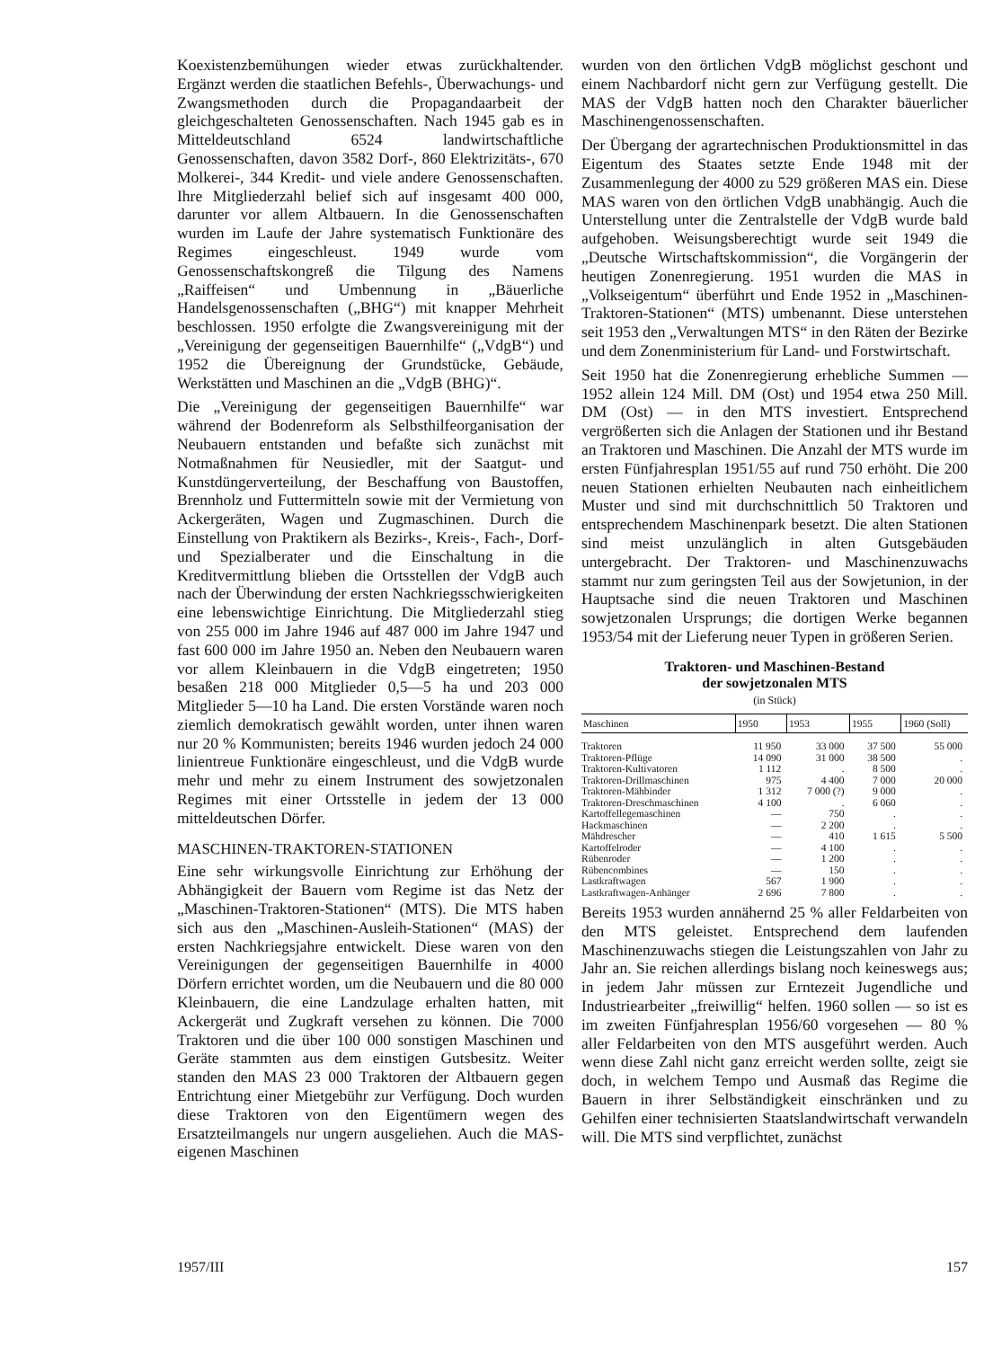Koexistenzbemühungen wieder etwas zurückhaltender. Ergänzt werden die staatlichen Befehls-, Überwachungs- und Zwangsmethoden durch die Propagandaarbeit der gleichgeschalteten Genossenschaften. Nach 1945 gab es in Mitteldeutschland 6524 landwirtschaftliche Genossenschaften, davon 3582 Dorf-, 860 Elektrizitäts-, 670 Molkerei-, 344 Kredit- und viele andere Genossenschaften. Ihre Mitgliederzahl belief sich auf insgesamt 400 000, darunter vor allem Altbauern. In die Genossenschaften wurden im Laufe der Jahre systematisch Funktionäre des Regimes eingeschleust. 1949 wurde vom Genossenschaftskongreß die Tilgung des Namens „Raiffeisen“ und Umbennung in „Bäuerliche Handelsgenossenschaften („BHG“) mit knapper Mehrheit beschlossen. 1950 erfolgte die Zwangsvereinigung mit der „Vereinigung der gegenseitigen Bauernhilfe“ („VdgB“) und 1952 die Übereignung der Grundstücke, Gebäude, Werkstätten und Maschinen an die „VdgB (BHG)“.
Die „Vereinigung der gegenseitigen Bauernhilfe“ war während der Bodenreform als Selbsthilfeorganisation der Neubauern entstanden und befaßte sich zunächst mit Notmaßnahmen für Neusiedler, mit der Saatgut- und Kunstdüngerverteilung, der Beschaffung von Baustoffen, Brennholz und Futtermitteln sowie mit der Vermietung von Ackergeräten, Wagen und Zugmaschinen. Durch die Einstellung von Praktikern als Bezirks-, Kreis-, Fach-, Dorf- und Spezialberater und die Einschaltung in die Kreditvermittlung blieben die Ortsstellen der VdgB auch nach der Überwindung der ersten Nachkriegsschwierigkeiten eine lebenswichtige Einrichtung. Die Mitgliederzahl stieg von 255 000 im Jahre 1946 auf 487 000 im Jahre 1947 und fast 600 000 im Jahre 1950 an. Neben den Neubauern waren vor allem Kleinbauern in die VdgB eingetreten; 1950 besaßen 218 000 Mitglieder 0,5—5 ha und 203 000 Mitglieder 5—10 ha Land. Die ersten Vorstände waren noch ziemlich demokratisch gewählt worden, unter ihnen waren nur 20 % Kommunisten; bereits 1946 wurden jedoch 24 000 linientreue Funktionäre eingeschleust, und die VdgB wurde mehr und mehr zu einem Instrument des sowjetzonalen Regimes mit einer Ortsstelle in jedem der 13 000 mitteldeutschen Dörfer.
MASCHINEN-TRAKTOREN-STATIONEN
Eine sehr wirkungsvolle Einrichtung zur Erhöhung der Abhängigkeit der Bauern vom Regime ist das Netz der „Maschinen-Traktoren-Stationen“ (MTS). Die MTS haben sich aus den „Maschinen-Ausleih-Stationen“ (MAS) der ersten Nachkriegsjahre entwickelt. Diese waren von den Vereinigungen der gegenseitigen Bauernhilfe in 4000 Dörfern errichtet worden, um die Neubauern und die 80 000 Kleinbauern, die eine Landzulage erhalten hatten, mit Ackergerät und Zugkraft versehen zu können. Die 7000 Traktoren und die über 100 000 sonstigen Maschinen und Geräte stammten aus dem einstigen Gutsbesitz. Weiter standen den MAS 23 000 Traktoren der Altbauern gegen Entrichtung einer Mietgebühr zur Verfügung. Doch wurden diese Traktoren von den Eigentümern wegen des Ersatzteilmangels nur ungern ausgeliehen. Auch die MAS-eigenen Maschinen
wurden von den örtlichen VdgB möglichst geschont und einem Nachbardorf nicht gern zur Verfügung gestellt. Die MAS der VdgB hatten noch den Charakter bäuerlicher Maschinengenossenschaften.
Der Übergang der agrartechnischen Produktionsmittel in das Eigentum des Staates setzte Ende 1948 mit der Zusammenlegung der 4000 zu 529 größeren MAS ein. Diese MAS waren von den örtlichen VdgB unabhängig. Auch die Unterstellung unter die Zentralstelle der VdgB wurde bald aufgehoben. Weisungsberechtigt wurde seit 1949 die „Deutsche Wirtschaftskommission“, die Vorgängerin der heutigen Zonenregierung. 1951 wurden die MAS in „Volkseigentum“ überführt und Ende 1952 in „Maschinen-Traktoren-Stationen“ (MTS) umbenannt. Diese unterstehen seit 1953 den „Verwaltungen MTS“ in den Räten der Bezirke und dem Zonenministerium für Land- und Forstwirtschaft.
Seit 1950 hat die Zonenregierung erhebliche Summen — 1952 allein 124 Mill. DM (Ost) und 1954 etwa 250 Mill. DM (Ost) — in den MTS investiert. Entsprechend vergrößerten sich die Anlagen der Stationen und ihr Bestand an Traktoren und Maschinen. Die Anzahl der MTS wurde im ersten Fünfjahresplan 1951/55 auf rund 750 erhöht. Die 200 neuen Stationen erhielten Neubauten nach einheitlichem Muster und sind mit durchschnittlich 50 Traktoren und entsprechendem Maschinenpark besetzt. Die alten Stationen sind meist unzulänglich in alten Gutsgebäuden untergebracht. Der Traktoren- und Maschinenzuwachs stammt nur zum geringsten Teil aus der Sowjetunion, in der Hauptsache sind die neuen Traktoren und Maschinen sowjetzonalen Ursprungs; die dortigen Werke begannen 1953/54 mit der Lieferung neuer Typen in größeren Serien.
Traktoren- und Maschinen-Bestand
der sowjetzonalen MTS
(in Stück)
| Maschinen | 1950 | 1953 | 1955 | 1960 (Soll) |
| --- | --- | --- | --- | --- |
| Traktoren | 11 950 | 33 000 | 37 500 | 55 000 |
| Traktoren-Pflüge | 14 090 | 31 000 | 38 500 | . |
| Traktoren-Kultivatoren | 1 112 | . | 8 500 | . |
| Traktoren-Drillmaschinen | 975 | 4 400 | 7 000 | 20 000 |
| Traktoren-Mähbinder | 1 312 | 7 000 (?) | 9 000 | . |
| Traktoren-Dreschmaschinen | 4 100 | . | 6 060 | . |
| Kartoffellegemaschinen | — | 750 | . | . |
| Hackmaschinen | — | 2 200 | . | . |
| Mähdrescher | — | 410 | 1 615 | 5 500 |
| Kartoffelroder | — | 4 100 | . | . |
| Rübenroder | — | 1 200 | . | . |
| Rübencombines | — | 150 | . | . |
| Lastkraftwagen | 567 | 1 900 | . | . |
| Lastkraftwagen-Anhänger | 2 696 | 7 800 | . | . |
Bereits 1953 wurden annähernd 25 % aller Feldarbeiten von den MTS geleistet. Entsprechend dem laufenden Maschinenzuwachs stiegen die Leistungszahlen von Jahr zu Jahr an. Sie reichen allerdings bislang noch keineswegs aus; in jedem Jahr müssen zur Erntezeit Jugendliche und Industriearbeiter „freiwillig“ helfen. 1960 sollen — so ist es im zweiten Fünfjahresplan 1956/60 vorgesehen — 80 % aller Feldarbeiten von den MTS ausgeführt werden. Auch wenn diese Zahl nicht ganz erreicht werden sollte, zeigt sie doch, in welchem Tempo und Ausmaß das Regime die Bauern in ihrer Selbständigkeit einschränken und zu Gehilfen einer technisierten Staatslandwirtschaft verwandeln will. Die MTS sind verpflichtet, zunächst
1957/III 157